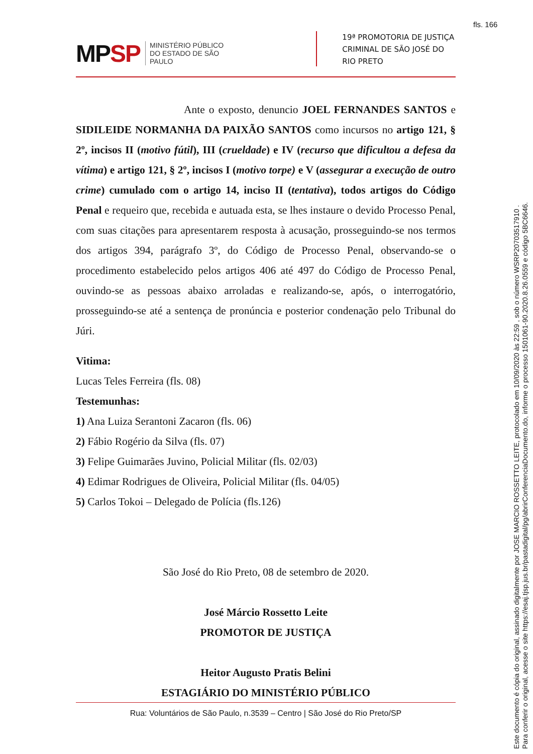fls. 166
MPSP
MINISTÉRIO PÚBLICO
DO ESTADO DE SÃO PAULO
19ª PROMOTORIA DE JUSTIÇA
CRIMINAL DE SÃO JOSÉ DO RIO PRETO
Ante o exposto, denuncio JOEL FERNANDES SANTOS e SIDILEIDE NORMANHA DA PAIXÃO SANTOS como incursos no artigo 121, § 2º, incisos II (motivo fútil), III (crueldade) e IV (recurso que dificultou a defesa da vítima) e artigo 121, § 2º, incisos I (motivo torpe) e V (assegurar a execução de outro crime) cumulado com o artigo 14, inciso II (tentativa), todos artigos do Código Penal e requeiro que, recebida e autuada esta, se lhes instaure o devido Processo Penal, com suas citações para apresentarem resposta à acusação, prosseguindo-se nos termos dos artigos 394, parágrafo 3º, do Código de Processo Penal, observando-se o procedimento estabelecido pelos artigos 406 até 497 do Código de Processo Penal, ouvindo-se as pessoas abaixo arroladas e realizando-se, após, o interrogatório, prosseguindo-se até a sentença de pronúncia e posterior condenação pelo Tribunal do Júri.
Vitima:
Lucas Teles Ferreira (fls. 08)
Testemunhas:
1) Ana Luiza Serantoni Zacaron (fls. 06)
2) Fábio Rogério da Silva (fls. 07)
3) Felipe Guimarães Juvino, Policial Militar (fls. 02/03)
4) Edimar Rodrigues de Oliveira, Policial Militar (fls. 04/05)
5) Carlos Tokoi – Delegado de Polícia (fls.126)
São José do Rio Preto, 08 de setembro de 2020.
José Márcio Rossetto Leite
PROMOTOR DE JUSTIÇA
Heitor Augusto Pratis Belini
ESTAGIÁRIO DO MINISTÉRIO PÚBLICO
Rua: Voluntários de São Paulo, n.3539 – Centro | São José do Rio Preto/SP
Este documento é cópia do original, assinado digitalmente por JOSE MARCIO ROSSETTO LEITE, protocolado em 10/09/2020 às 22:59 , sob o número WSRP20703517910 .
Para conferir o original, acesse o site https://esaj.tjsp.jus.br/pastadigital/pg/abrirConferenciaDocumento.do, informe o processo 1501061-90.2020.8.26.0559 e código 5BC6646.